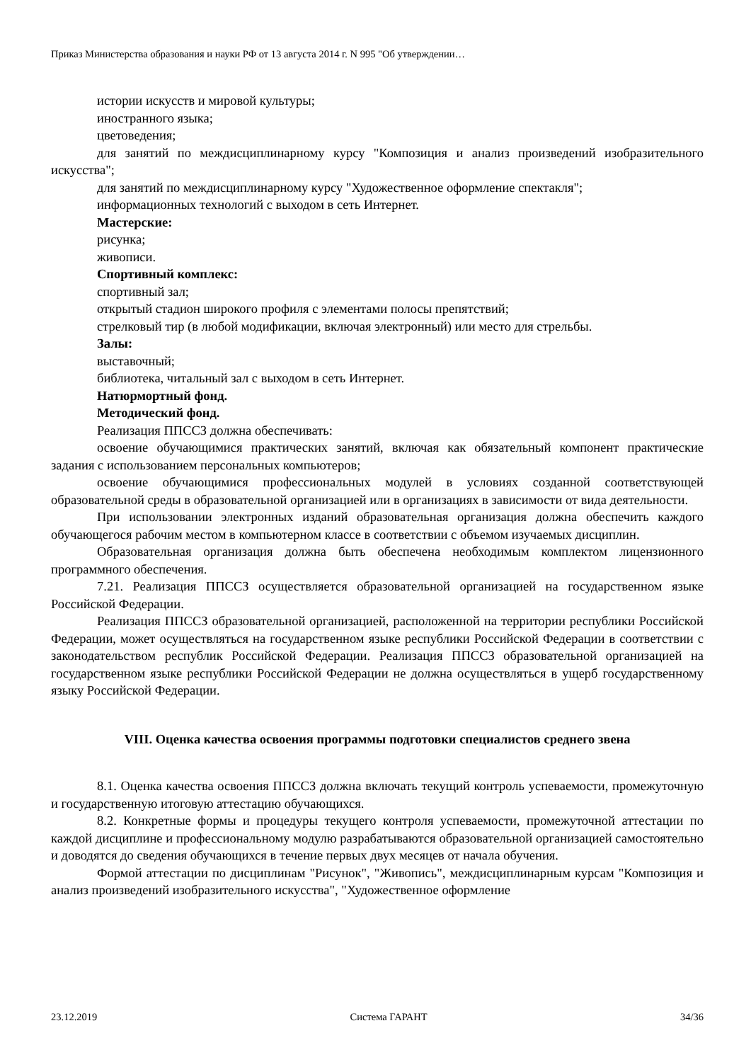Приказ Министерства образования и науки РФ от 13 августа 2014 г. N 995 "Об утверждении…
истории искусств и мировой культуры;
иностранного языка;
цветоведения;
для занятий по междисциплинарному курсу "Композиция и анализ произведений изобразительного искусства";
для занятий по междисциплинарному курсу "Художественное оформление спектакля";
информационных технологий с выходом в сеть Интернет.
Мастерские:
рисунка;
живописи.
Спортивный комплекс:
спортивный зал;
открытый стадион широкого профиля с элементами полосы препятствий;
стрелковый тир (в любой модификации, включая электронный) или место для стрельбы.
Залы:
выставочный;
библиотека, читальный зал с выходом в сеть Интернет.
Натюрмортный фонд.
Методический фонд.
Реализация ППССЗ должна обеспечивать:
освоение обучающимися практических занятий, включая как обязательный компонент практические задания с использованием персональных компьютеров;
освоение обучающимися профессиональных модулей в условиях созданной соответствующей образовательной среды в образовательной организацией или в организациях в зависимости от вида деятельности.
При использовании электронных изданий образовательная организация должна обеспечить каждого обучающегося рабочим местом в компьютерном классе в соответствии с объемом изучаемых дисциплин.
Образовательная организация должна быть обеспечена необходимым комплектом лицензионного программного обеспечения.
7.21. Реализация ППССЗ осуществляется образовательной организацией на государственном языке Российской Федерации.
Реализация ППССЗ образовательной организацией, расположенной на территории республики Российской Федерации, может осуществляться на государственном языке республики Российской Федерации в соответствии с законодательством республик Российской Федерации. Реализация ППССЗ образовательной организацией на государственном языке республики Российской Федерации не должна осуществляться в ущерб государственному языку Российской Федерации.
VIII. Оценка качества освоения программы подготовки специалистов среднего звена
8.1. Оценка качества освоения ППССЗ должна включать текущий контроль успеваемости, промежуточную и государственную итоговую аттестацию обучающихся.
8.2. Конкретные формы и процедуры текущего контроля успеваемости, промежуточной аттестации по каждой дисциплине и профессиональному модулю разрабатываются образовательной организацией самостоятельно и доводятся до сведения обучающихся в течение первых двух месяцев от начала обучения.
Формой аттестации по дисциплинам "Рисунок", "Живопись", междисциплинарным курсам "Композиция и анализ произведений изобразительного искусства", "Художественное оформление
23.12.2019 Система ГАРАНТ 34/36